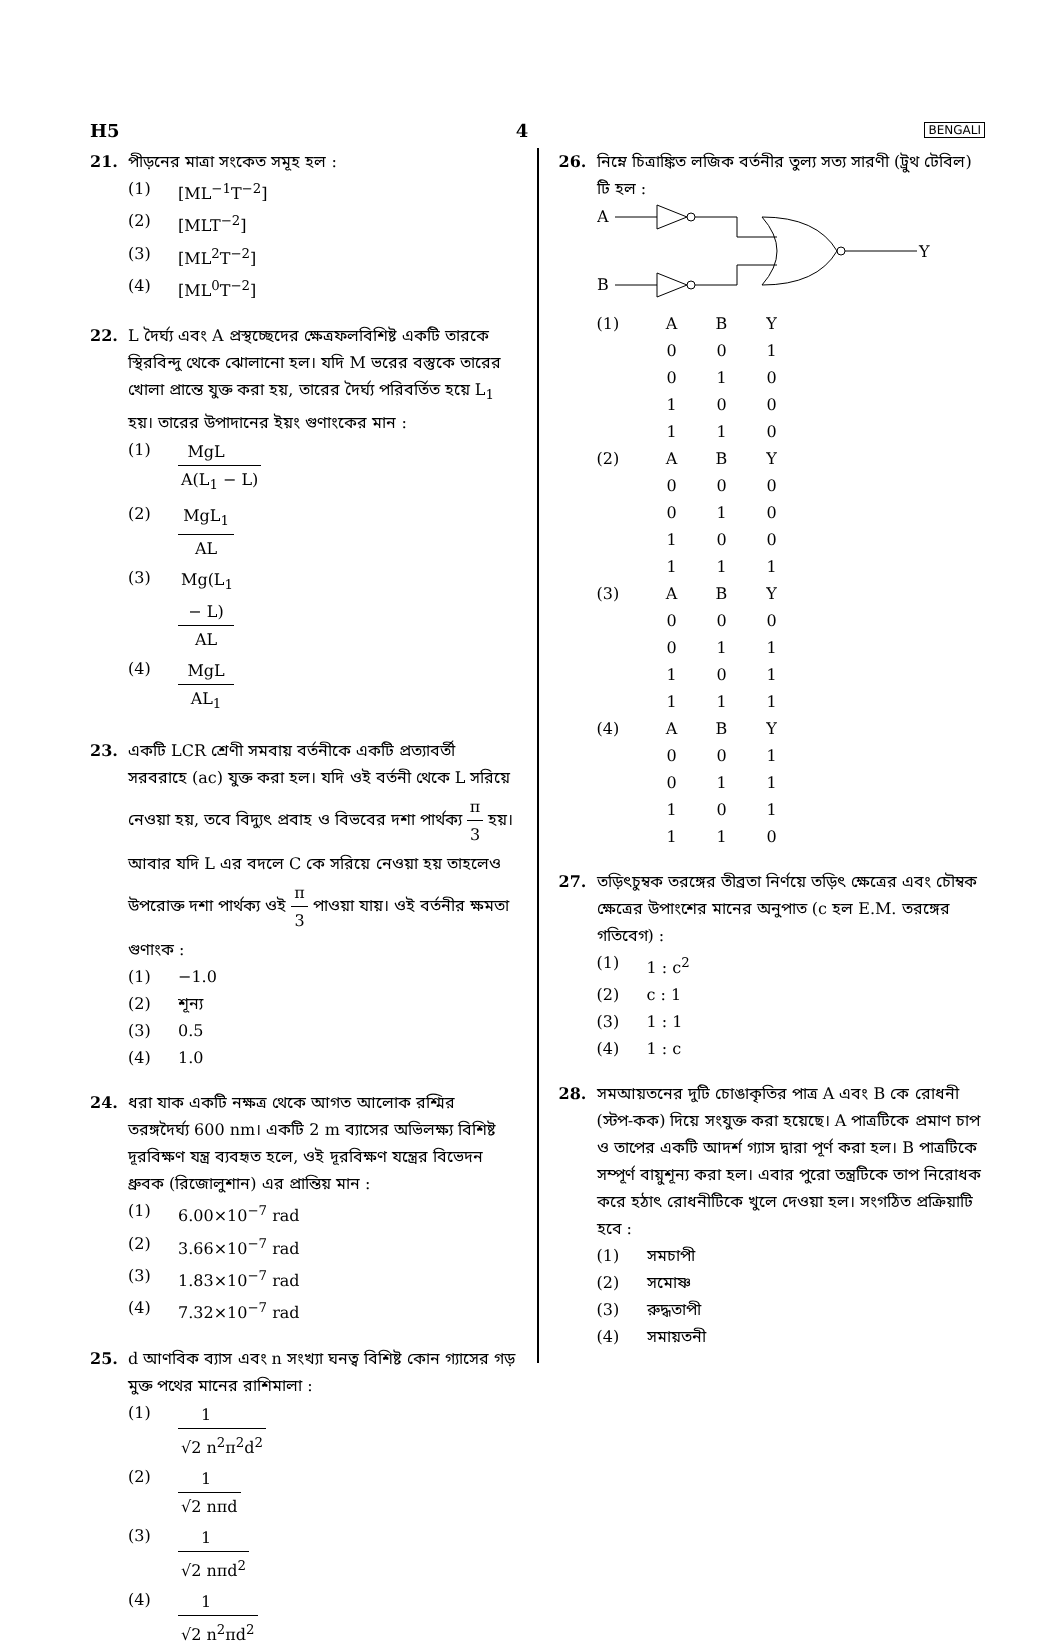H5 4 BENGALI
21. পীড়নের মাত্রা সংকেত সমূহ হল :
(1) [ML<sup>−1</sup>T<sup>−2</sup>]
(2) [MLT<sup>−2</sup>]
(3) [ML<sup>2</sup>T<sup>−2</sup>]
(4) [ML<sup>0</sup>T<sup>−2</sup>]
22. L দৈর্ঘ্য এবং A প্রস্থচ্ছেদের ক্ষেত্রফলবিশিষ্ট একটি তারকে স্থিরবিন্দু থেকে ঝোলানো হল। যদি M ভরের বস্তুকে তারের খোলা প্রান্তে যুক্ত করা হয়, তারের দৈর্ঘ্য পরিবর্তিত হয়ে L<sub>1</sub> হয়। তারের উপাদানের ইয়ং গুণাংকের মান :
(1) MgL A(L<sub>1</sub> − L)
(2) MgL<sub>1</sub> AL
(3) Mg(L<sub>1</sub> − L) AL
(4) MgL AL<sub>1</sub>
23. একটি LCR শ্রেণী সমবায় বর্তনীকে একটি প্রত্যাবর্তী সরবরাহে (ac) যুক্ত করা হল। যদি ওই বর্তনী থেকে L সরিয়ে নেওয়া হয়, তবে বিদ্যুৎ প্রবাহ ও বিভবের দশা পার্থক্য π 3 হয়। আবার যদি L এর বদলে C কে সরিয়ে নেওয়া হয় তাহলেও উপরোক্ত দশা পার্থক্য ওই π 3 পাওয়া যায়। ওই বর্তনীর ক্ষমতা গুণাংক :
(1) −1.0
(2) শূন্য
(3) 0.5
(4) 1.0
24. ধরা যাক একটি নক্ষত্র থেকে আগত আলোক রশ্মির তরঙ্গদৈর্ঘ্য 600 nm। একটি 2 m ব্যাসের অভিলক্ষ্য বিশিষ্ট দূরবিক্ষণ যন্ত্র ব্যবহৃত হলে, ওই দূরবিক্ষণ যন্ত্রের বিভেদন ধ্রুবক (রিজোলুশান) এর প্রান্তিয় মান :
(1) 6.00×10<sup>−7</sup> rad
(2) 3.66×10<sup>−7</sup> rad
(3) 1.83×10<sup>−7</sup> rad
(4) 7.32×10<sup>−7</sup> rad
25. d আণবিক ব্যাস এবং n সংখ্যা ঘনত্ব বিশিষ্ট কোন গ্যাসের গড় মুক্ত পথের মানের রাশিমালা :
(1) 1 √2 n<sup>2</sup>π<sup>2</sup>d<sup>2</sup>
(2) 1 √2 nπd
(3) 1 √2 nπd<sup>2</sup>
(4) 1 √2 n<sup>2</sup>πd<sup>2</sup>
26. নিম্নে চিত্রাঙ্কিত লজিক বর্তনীর তুল্য সত্য সারণী (ট্রুথ টেবিল) টি হল :
A
B
Y
| (1) | A | B | Y |
| | 0 | 0 | 1 |
| | 0 | 1 | 0 |
| | 1 | 0 | 0 |
| | 1 | 1 | 0 |
| (2) | A | B | Y |
| | 0 | 0 | 0 |
| | 0 | 1 | 0 |
| | 1 | 0 | 0 |
| | 1 | 1 | 1 |
| (3) | A | B | Y |
| | 0 | 0 | 0 |
| | 0 | 1 | 1 |
| | 1 | 0 | 1 |
| | 1 | 1 | 1 |
| (4) | A | B | Y |
| | 0 | 0 | 1 |
| | 0 | 1 | 1 |
| | 1 | 0 | 1 |
| | 1 | 1 | 0 |
27. তড়িৎচুম্বক তরঙ্গের তীব্রতা নির্ণয়ে তড়িৎ ক্ষেত্রের এবং চৌম্বক ক্ষেত্রের উপাংশের মানের অনুপাত (c হল E.M. তরঙ্গের গতিবেগ) :
(1) 1 : c<sup>2</sup>
(2) c : 1
(3) 1 : 1
(4) 1 : c
28. সমআয়তনের দুটি চোঙাকৃতির পাত্র A এবং B কে রোধনী (স্টপ-কক) দিয়ে সংযুক্ত করা হয়েছে। A পাত্রটিকে প্রমাণ চাপ ও তাপের একটি আদর্শ গ্যাস দ্বারা পূর্ণ করা হল। B পাত্রটিকে সম্পূর্ণ বায়ুশূন্য করা হল। এবার পুরো তন্ত্রটিকে তাপ নিরোধক করে হঠাৎ রোধনীটিকে খুলে দেওয়া হল। সংগঠিত প্রক্রিয়াটি হবে :
(1) সমচাপী
(2) সমোষ্ণ
(3) রুদ্ধতাপী
(4) সমায়তনী